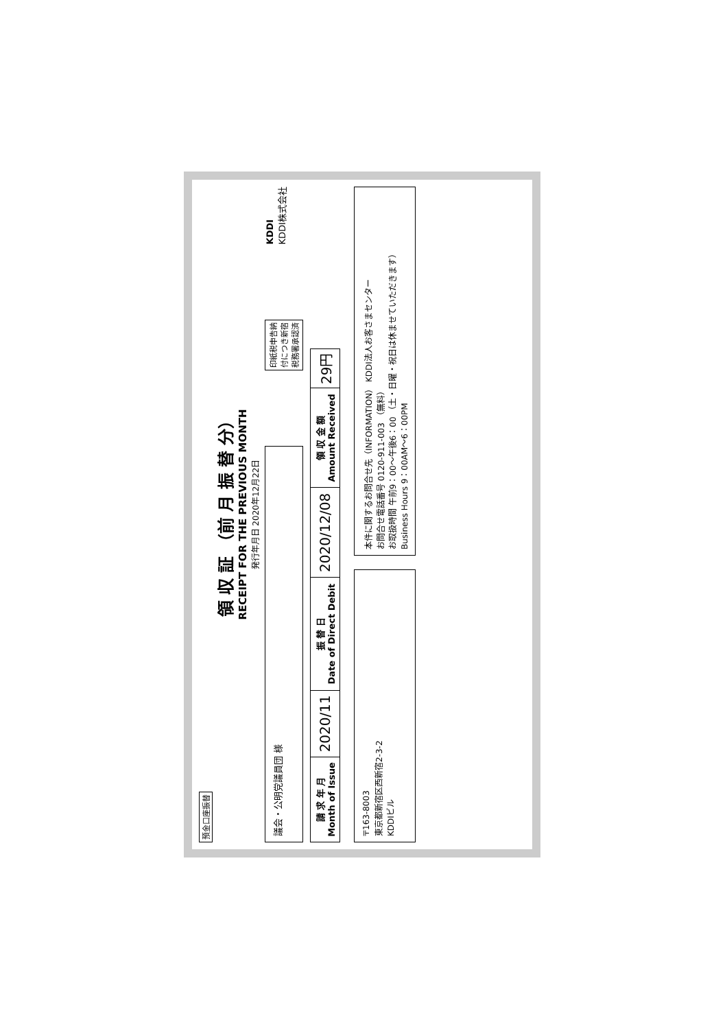預金口座振替
領 収 証 （前 月 振 替 分）
RECEIPT FOR THE PREVIOUS MONTH
発行年月日 2020年12月22日
議会・公明党議員団 様
印紙税申告納
付につき新宿
税務署承認済
KDDI
KDDI株式会社
| 請 求 年 月 Month of Issue | 2020/11 | 振 替 日 Date of Direct Debit | 2020/12/08 | 領 収 金 額 Amount Received | 29円 |
〒163-8003
東京都新宿区西新宿2-3-2
KDDIビル
本件に関するお問合せ先（INFORMATION） KDDI法人お客さまセンター
お問合せ電話番号 0120-911-003 （無料）
お取扱時間 午前9：00～午後6：00 （土・日曜・祝日は休ませていただきます）
Business Hours 9：00AM～6：00PM